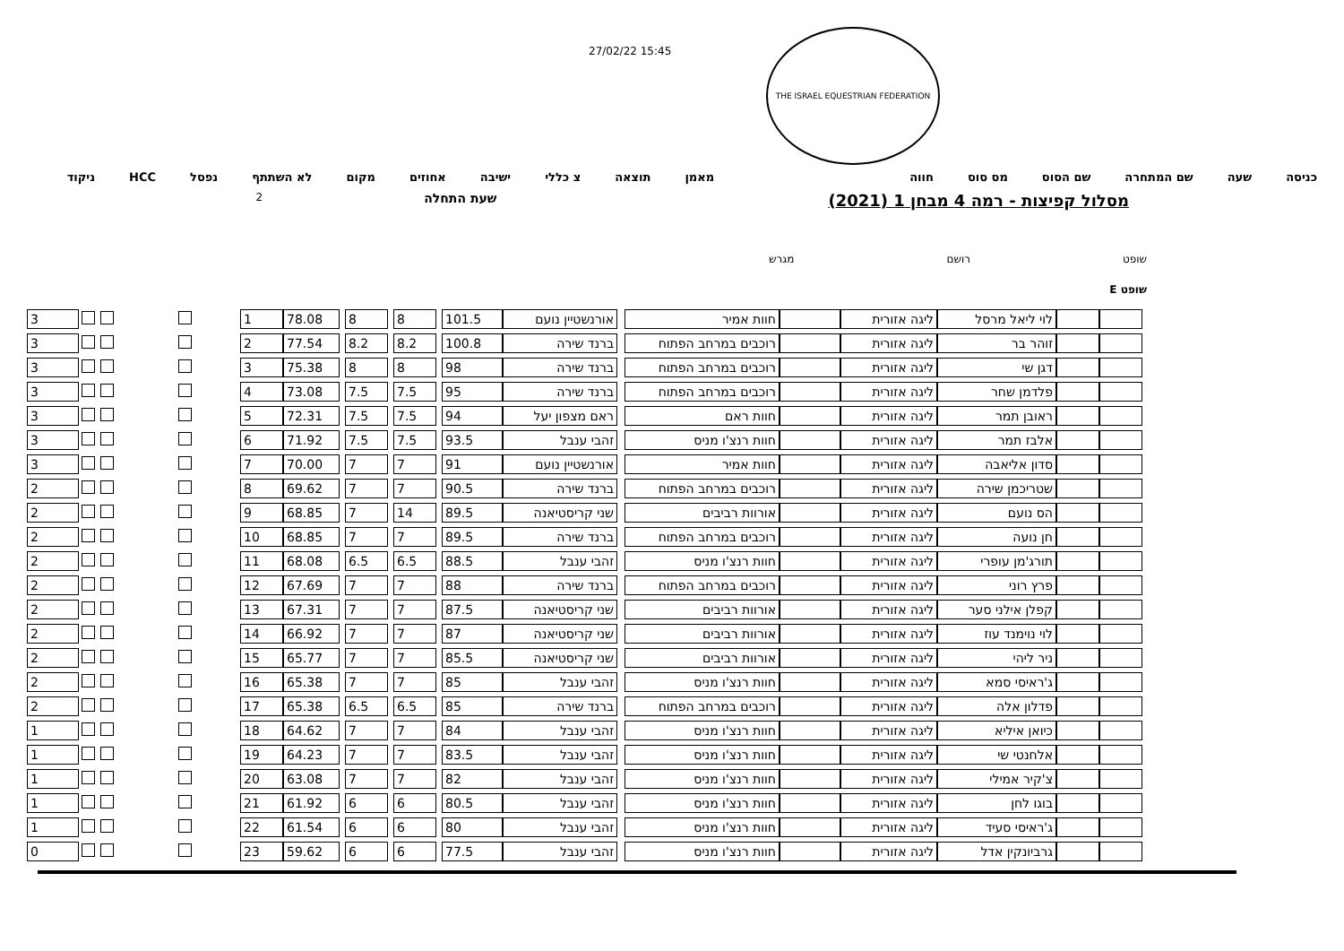27/02/22 15:45
THE ISRAEL EQUESTRIAN FEDERATION
כניסה שעה שם המתחרה שם הסוס מס סוס חווה מאמן תוצאה צ כללי ישיבה אחוזים מקום לא השתתף נפסל HCC ניקוד
מסלול קפיצות - רמה 4 מבחן 1 (2021) שעת התחלה 2
שופט רושם מגרש
שופט E
| | | לוי ליאל מרסל | ליגה אזורית | | חוות אמיר | | אורנשטיין נועם | 101.5 | | 8 | | 8 | | 78.08 | 1 | | | | | | 3 |
| | | זוהר בר | ליגה אזורית | | רוכבים במרחב הפתוח | | ברנד שירה | 100.8 | | 8.2 | | 8.2 | | 77.54 | 2 | | | | | | 3 |
| | | דגן שי | ליגה אזורית | | רוכבים במרחב הפתוח | | ברנד שירה | 98 | | 8 | | 8 | | 75.38 | 3 | | | | | | 3 |
| | | פלדמן שחר | ליגה אזורית | | רוכבים במרחב הפתוח | | ברנד שירה | 95 | | 7.5 | | 7.5 | | 73.08 | 4 | | | | | | 3 |
| | | ראובן תמר | ליגה אזורית | | חוות ראם | | ראם מצפון יעל | 94 | | 7.5 | | 7.5 | | 72.31 | 5 | | | | | | 3 |
| | | אלבז תמר | ליגה אזורית | | חוות רנצ'ו מניס | | זהבי ענבל | 93.5 | | 7.5 | | 7.5 | | 71.92 | 6 | | | | | | 3 |
| | | סדון אליאבה | ליגה אזורית | | חוות אמיר | | אורנשטיין נועם | 91 | | 7 | | 7 | | 70.00 | 7 | | | | | | 3 |
| | | שטריכמן שירה | ליגה אזורית | | רוכבים במרחב הפתוח | | ברנד שירה | 90.5 | | 7 | | 7 | | 69.62 | 8 | | | | | | 2 |
| | | הס נועם | ליגה אזורית | | אורוות רביבים | | שני קריסטיאנה | 89.5 | | 14 | | 7 | | 68.85 | 9 | | | | | | 2 |
| | | חן נועה | ליגה אזורית | | רוכבים במרחב הפתוח | | ברנד שירה | 89.5 | | 7 | | 7 | | 68.85 | 10 | | | | | | 2 |
| | | תורג'מן עופרי | ליגה אזורית | | חוות רנצ'ו מניס | | זהבי ענבל | 88.5 | | 6.5 | | 6.5 | | 68.08 | 11 | | | | | | 2 |
| | | פרץ רוני | ליגה אזורית | | רוכבים במרחב הפתוח | | ברנד שירה | 88 | | 7 | | 7 | | 67.69 | 12 | | | | | | 2 |
| | | קפלן אילני סער | ליגה אזורית | | אורוות רביבים | | שני קריסטיאנה | 87.5 | | 7 | | 7 | | 67.31 | 13 | | | | | | 2 |
| | | לוי נוימנד עוז | ליגה אזורית | | אורוות רביבים | | שני קריסטיאנה | 87 | | 7 | | 7 | | 66.92 | 14 | | | | | | 2 |
| | | ניר ליהי | ליגה אזורית | | אורוות רביבים | | שני קריסטיאנה | 85.5 | | 7 | | 7 | | 65.77 | 15 | | | | | | 2 |
| | | ג'ראיסי סמא | ליגה אזורית | | חוות רנצ'ו מניס | | זהבי ענבל | 85 | | 7 | | 7 | | 65.38 | 16 | | | | | | 2 |
| | | פדלון אלה | ליגה אזורית | | רוכבים במרחב הפתוח | | ברנד שירה | 85 | | 6.5 | | 6.5 | | 65.38 | 17 | | | | | | 2 |
| | | כיואן איליא | ליגה אזורית | | חוות רנצ'ו מניס | | זהבי ענבל | 84 | | 7 | | 7 | | 64.62 | 18 | | | | | | 1 |
| | | אלחנטי שי | ליגה אזורית | | חוות רנצ'ו מניס | | זהבי ענבל | 83.5 | | 7 | | 7 | | 64.23 | 19 | | | | | | 1 |
| | | צ'קיר אמילי | ליגה אזורית | | חוות רנצ'ו מניס | | זהבי ענבל | 82 | | 7 | | 7 | | 63.08 | 20 | | | | | | 1 |
| | | בוגו לחן | ליגה אזורית | | חוות רנצ'ו מניס | | זהבי ענבל | 80.5 | | 6 | | 6 | | 61.92 | 21 | | | | | | 1 |
| | | ג'ראיסי סעיד | ליגה אזורית | | חוות רנצ'ו מניס | | זהבי ענבל | 80 | | 6 | | 6 | | 61.54 | 22 | | | | | | 1 |
| | | גרביונקין אדל | ליגה אזורית | | חוות רנצ'ו מניס | | זהבי ענבל | 77.5 | | 6 | | 6 | | 59.62 | 23 | | | | | | 0 |